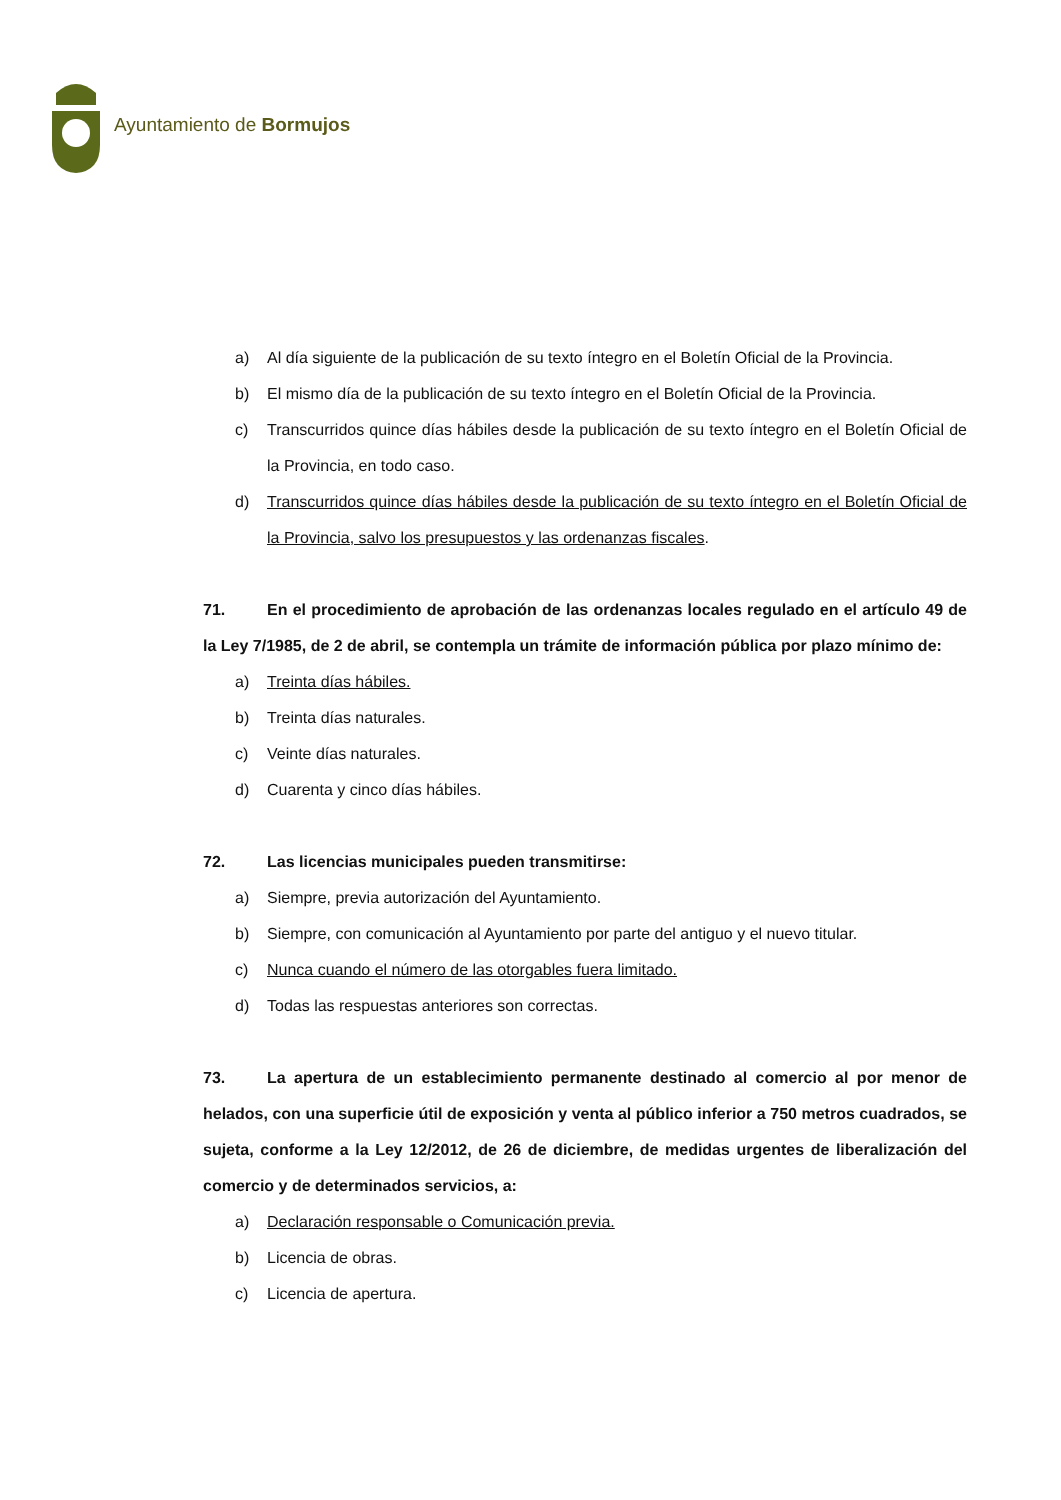Ayuntamiento de Bormujos
a) Al día siguiente de la publicación de su texto íntegro en el Boletín Oficial de la Provincia.
b) El mismo día de la publicación de su texto íntegro en el Boletín Oficial de la Provincia.
c) Transcurridos quince días hábiles desde la publicación de su texto íntegro en el Boletín Oficial de la Provincia, en todo caso.
d) Transcurridos quince días hábiles desde la publicación de su texto íntegro en el Boletín Oficial de la Provincia, salvo los presupuestos y las ordenanzas fiscales.
71. En el procedimiento de aprobación de las ordenanzas locales regulado en el artículo 49 de la Ley 7/1985, de 2 de abril, se contempla un trámite de información pública por plazo mínimo de:
a) Treinta días hábiles.
b) Treinta días naturales.
c) Veinte días naturales.
d) Cuarenta y cinco días hábiles.
72. Las licencias municipales pueden transmitirse:
a) Siempre, previa autorización del Ayuntamiento.
b) Siempre, con comunicación al Ayuntamiento por parte del antiguo y el nuevo titular.
c) Nunca cuando el número de las otorgables fuera limitado.
d) Todas las respuestas anteriores son correctas.
73. La apertura de un establecimiento permanente destinado al comercio al por menor de helados, con una superficie útil de exposición y venta al público inferior a 750 metros cuadrados, se sujeta, conforme a la Ley 12/2012, de 26 de diciembre, de medidas urgentes de liberalización del comercio y de determinados servicios, a:
a) Declaración responsable o Comunicación previa.
b) Licencia de obras.
c) Licencia de apertura.